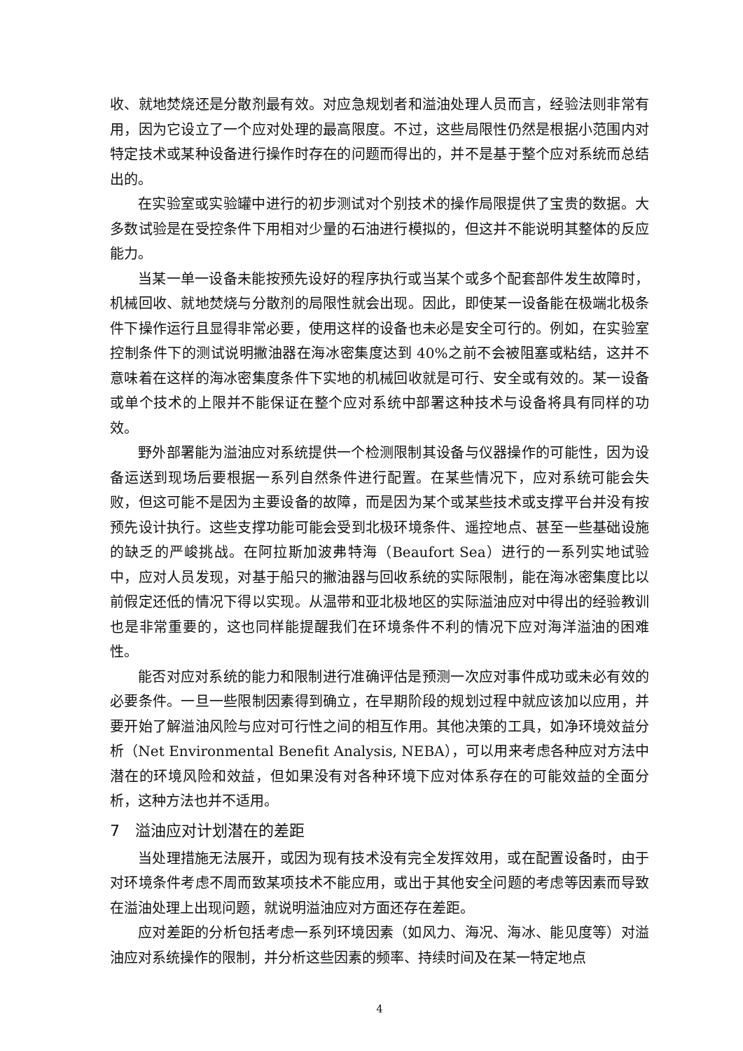收、就地焚烧还是分散剂最有效。对应急规划者和溢油处理人员而言，经验法则非常有用，因为它设立了一个应对处理的最高限度。不过，这些局限性仍然是根据小范围内对特定技术或某种设备进行操作时存在的问题而得出的，并不是基于整个应对系统而总结出的。
在实验室或实验罐中进行的初步测试对个别技术的操作局限提供了宝贵的数据。大多数试验是在受控条件下用相对少量的石油进行模拟的，但这并不能说明其整体的反应能力。
当某一单一设备未能按预先设好的程序执行或当某个或多个配套部件发生故障时，机械回收、就地焚烧与分散剂的局限性就会出现。因此，即使某一设备能在极端北极条件下操作运行且显得非常必要，使用这样的设备也未必是安全可行的。例如，在实验室控制条件下的测试说明撇油器在海冰密集度达到 40%之前不会被阻塞或粘结，这并不意味着在这样的海冰密集度条件下实地的机械回收就是可行、安全或有效的。某一设备或单个技术的上限并不能保证在整个应对系统中部署这种技术与设备将具有同样的功效。
野外部署能为溢油应对系统提供一个检测限制其设备与仪器操作的可能性，因为设备运送到现场后要根据一系列自然条件进行配置。在某些情况下，应对系统可能会失败，但这可能不是因为主要设备的故障，而是因为某个或某些技术或支撑平台并没有按预先设计执行。这些支撑功能可能会受到北极环境条件、遥控地点、甚至一些基础设施的缺乏的严峻挑战。在阿拉斯加波弗特海（Beaufort Sea）进行的一系列实地试验中，应对人员发现，对基于船只的撇油器与回收系统的实际限制，能在海冰密集度比以前假定还低的情况下得以实现。从温带和亚北极地区的实际溢油应对中得出的经验教训也是非常重要的，这也同样能提醒我们在环境条件不利的情况下应对海洋溢油的困难性。
能否对应对系统的能力和限制进行准确评估是预测一次应对事件成功或未必有效的必要条件。一旦一些限制因素得到确立，在早期阶段的规划过程中就应该加以应用，并要开始了解溢油风险与应对可行性之间的相互作用。其他决策的工具，如净环境效益分析（Net Environmental Benefit Analysis, NEBA），可以用来考虑各种应对方法中潜在的环境风险和效益，但如果没有对各种环境下应对体系存在的可能效益的全面分析，这种方法也并不适用。
7　溢油应对计划潜在的差距
当处理措施无法展开，或因为现有技术没有完全发挥效用，或在配置设备时，由于对环境条件考虑不周而致某项技术不能应用，或出于其他安全问题的考虑等因素而导致在溢油处理上出现问题，就说明溢油应对方面还存在差距。
应对差距的分析包括考虑一系列环境因素（如风力、海况、海冰、能见度等）对溢油应对系统操作的限制，并分析这些因素的频率、持续时间及在某一特定地点
4